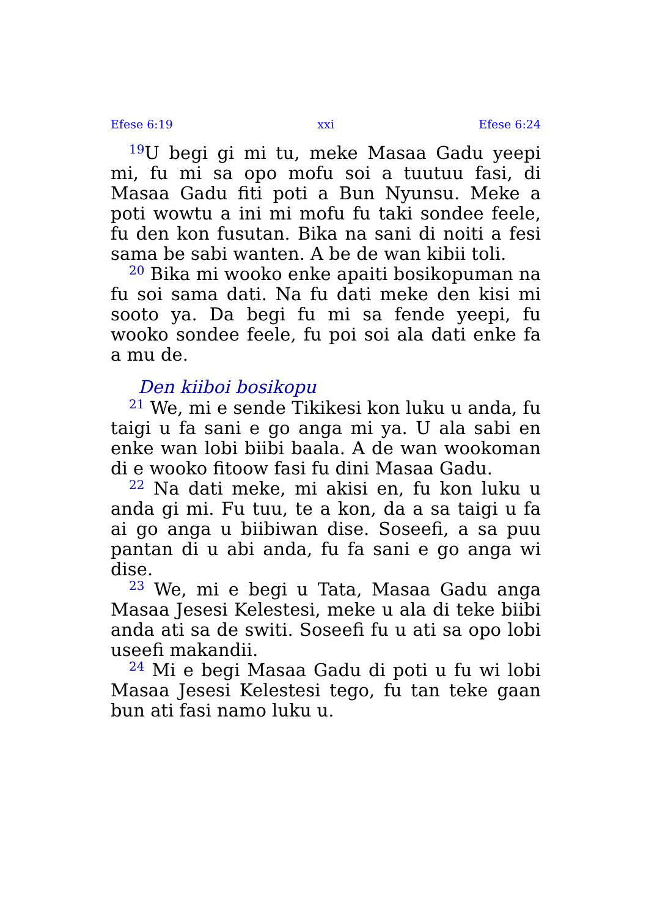Efese 6:19 xxi Efese 6:24
<sup>19</sup> U begi gi mi tu, meke Masaa Gadu yeepi mi, fu mi sa opo mofu soi a tuutuu fasi, di Masaa Gadu fiti poti a Bun Nyunsu. Meke a poti wowtu a ini mi mofu fu taki sondee feele, fu den kon fusutan. Bika na sani di noiti a fesi sama be sabi wanten. A be de wan kibii toli.
<sup>20</sup> Bika mi wooko enke apaiti bosikopuman na fu soi sama dati. Na fu dati meke den kisi mi sooto ya. Da begi fu mi sa fende yeepi, fu wooko sondee feele, fu poi soi ala dati enke fa a mu de.
Den kiiboi bosikopu
<sup>21</sup> We, mi e sende Tikikesi kon luku u anda, fu taigi u fa sani e go anga mi ya. U ala sabi en enke wan lobi biibi baala. A de wan wookoman di e wooko fitoow fasi fu dini Masaa Gadu.
<sup>22</sup> Na dati meke, mi akisi en, fu kon luku u anda gi mi. Fu tuu, te a kon, da a sa taigi u fa ai go anga u biibiwan dise. Soseefi, a sa puu pantan di u abi anda, fu fa sani e go anga wi dise.
<sup>23</sup> We, mi e begi u Tata, Masaa Gadu anga Masaa Jesesi Kelestesi, meke u ala di teke biibi anda ati sa de switi. Soseefi fu u ati sa opo lobi useefi makandii.
<sup>24</sup> Mi e begi Masaa Gadu di poti u fu wi lobi Masaa Jesesi Kelestesi tego, fu tan teke gaan bun ati fasi namo luku u.